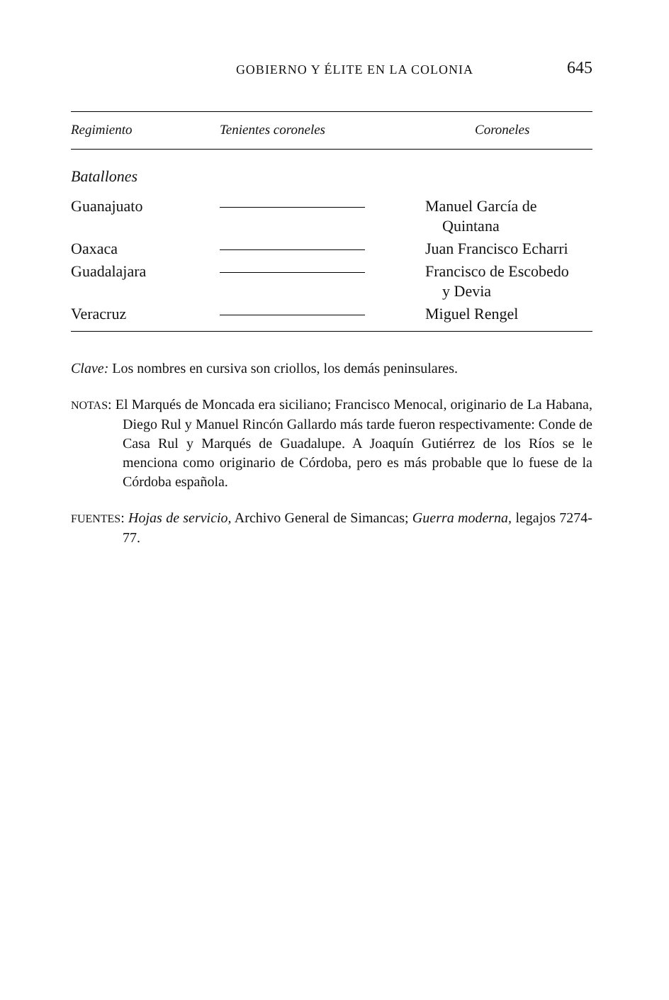GOBIERNO Y ÉLITE EN LA COLONIA 645
| Regimiento | Tenientes coroneles | Coroneles |
| --- | --- | --- |
| Batallones | | |
| Guanajuato | | Manuel García de Quintana |
| Oaxaca | | Juan Francisco Echarri |
| Guadalajara | | Francisco de Escobedo y Devia |
| Veracruz | | Miguel Rengel |
Clave: Los nombres en cursiva son criollos, los demás peninsulares.
NOTAS: El Marqués de Moncada era siciliano; Francisco Menocal, originario de La Habana, Diego Rul y Manuel Rincón Gallardo más tarde fueron respectivamente: Conde de Casa Rul y Marqués de Guadalupe. A Joaquín Gutiérrez de los Ríos se le menciona como originario de Córdoba, pero es más probable que lo fuese de la Córdoba española.
FUENTES: Hojas de servicio, Archivo General de Simancas; Guerra moderna, legajos 7274-77.